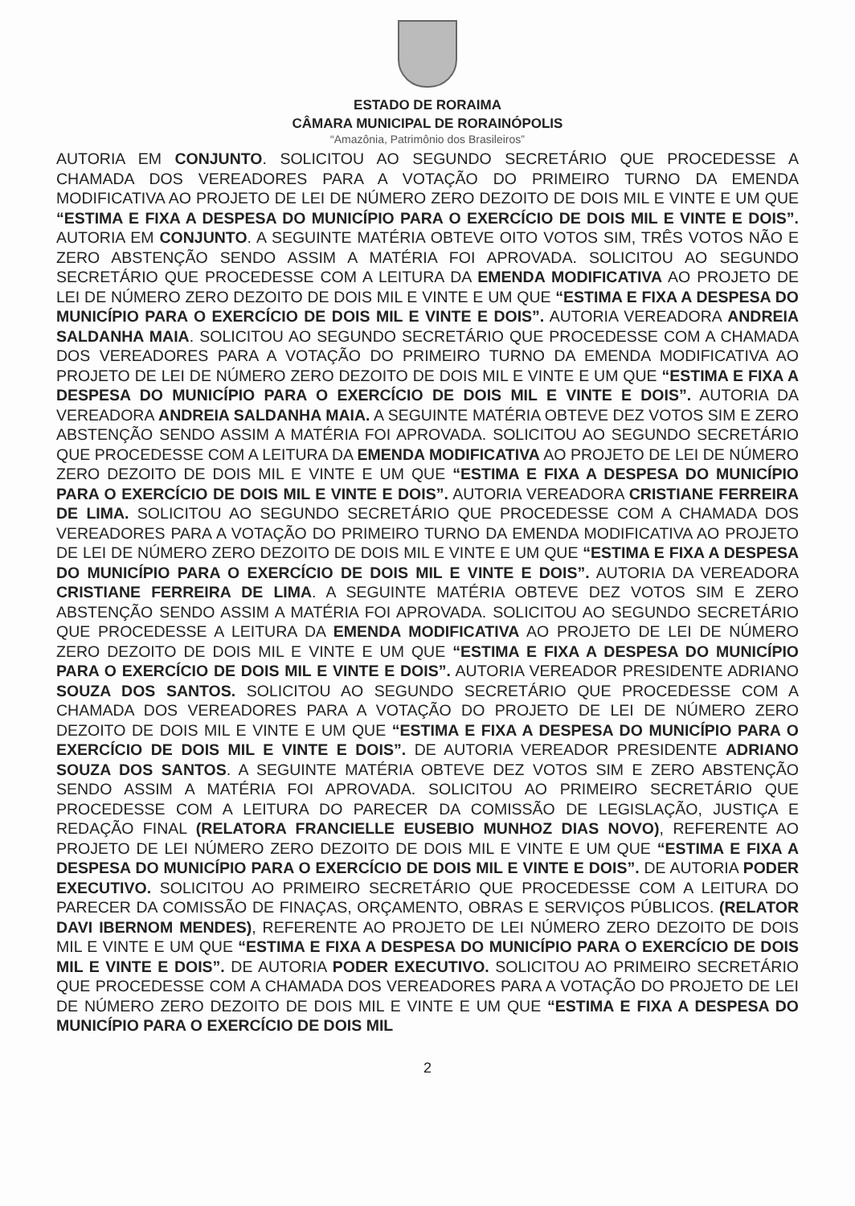ESTADO DE RORAIMA
CÂMARA MUNICIPAL DE RORAINÓPOLIS
“Amazônia, Patrimônio dos Brasileiros”
AUTORIA EM CONJUNTO. SOLICITOU AO SEGUNDO SECRETÁRIO QUE PROCEDESSE A CHAMADA DOS VEREADORES PARA A VOTAÇÃO DO PRIMEIRO TURNO DA EMENDA MODIFICATIVA AO PROJETO DE LEI DE NÚMERO ZERO DEZOITO DE DOIS MIL E VINTE E UM QUE “ESTIMA E FIXA A DESPESA DO MUNICÍPIO PARA O EXERCÍCIO DE DOIS MIL E VINTE E DOIS”. AUTORIA EM CONJUNTO. A SEGUINTE MATÉRIA OBTEVE OITO VOTOS SIM, TRÊS VOTOS NÃO E ZERO ABSTENÇÃO SENDO ASSIM A MATÉRIA FOI APROVADA. SOLICITOU AO SEGUNDO SECRETÁRIO QUE PROCEDESSE COM A LEITURA DA EMENDA MODIFICATIVA AO PROJETO DE LEI DE NÚMERO ZERO DEZOITO DE DOIS MIL E VINTE E UM QUE “ESTIMA E FIXA A DESPESA DO MUNICÍPIO PARA O EXERCÍCIO DE DOIS MIL E VINTE E DOIS”. AUTORIA VEREADORA ANDREIA SALDANHA MAIA. SOLICITOU AO SEGUNDO SECRETÁRIO QUE PROCEDESSE COM A CHAMADA DOS VEREADORES PARA A VOTAÇÃO DO PRIMEIRO TURNO DA EMENDA MODIFICATIVA AO PROJETO DE LEI DE NÚMERO ZERO DEZOITO DE DOIS MIL E VINTE E UM QUE “ESTIMA E FIXA A DESPESA DO MUNICÍPIO PARA O EXERCÍCIO DE DOIS MIL E VINTE E DOIS”. AUTORIA DA VEREADORA ANDREIA SALDANHA MAIA. A SEGUINTE MATÉRIA OBTEVE DEZ VOTOS SIM E ZERO ABSTENÇÃO SENDO ASSIM A MATÉRIA FOI APROVADA. SOLICITOU AO SEGUNDO SECRETÁRIO QUE PROCEDESSE COM A LEITURA DA EMENDA MODIFICATIVA AO PROJETO DE LEI DE NÚMERO ZERO DEZOITO DE DOIS MIL E VINTE E UM QUE “ESTIMA E FIXA A DESPESA DO MUNICÍPIO PARA O EXERCÍCIO DE DOIS MIL E VINTE E DOIS”. AUTORIA VEREADORA CRISTIANE FERREIRA DE LIMA. SOLICITOU AO SEGUNDO SECRETÁRIO QUE PROCEDESSE COM A CHAMADA DOS VEREADORES PARA A VOTAÇÃO DO PRIMEIRO TURNO DA EMENDA MODIFICATIVA AO PROJETO DE LEI DE NÚMERO ZERO DEZOITO DE DOIS MIL E VINTE E UM QUE “ESTIMA E FIXA A DESPESA DO MUNICÍPIO PARA O EXERCÍCIO DE DOIS MIL E VINTE E DOIS”. AUTORIA DA VEREADORA CRISTIANE FERREIRA DE LIMA. A SEGUINTE MATÉRIA OBTEVE DEZ VOTOS SIM E ZERO ABSTENÇÃO SENDO ASSIM A MATÉRIA FOI APROVADA. SOLICITOU AO SEGUNDO SECRETÁRIO QUE PROCEDESSE A LEITURA DA EMENDA MODIFICATIVA AO PROJETO DE LEI DE NÚMERO ZERO DEZOITO DE DOIS MIL E VINTE E UM QUE “ESTIMA E FIXA A DESPESA DO MUNICÍPIO PARA O EXERCÍCIO DE DOIS MIL E VINTE E DOIS”. AUTORIA VEREADOR PRESIDENTE ADRIANO SOUZA DOS SANTOS. SOLICITOU AO SEGUNDO SECRETÁRIO QUE PROCEDESSE COM A CHAMADA DOS VEREADORES PARA A VOTAÇÃO DO PROJETO DE LEI DE NÚMERO ZERO DEZOITO DE DOIS MIL E VINTE E UM QUE “ESTIMA E FIXA A DESPESA DO MUNICÍPIO PARA O EXERCÍCIO DE DOIS MIL E VINTE E DOIS”. DE AUTORIA VEREADOR PRESIDENTE ADRIANO SOUZA DOS SANTOS. A SEGUINTE MATÉRIA OBTEVE DEZ VOTOS SIM E ZERO ABSTENÇÃO SENDO ASSIM A MATÉRIA FOI APROVADA. SOLICITOU AO PRIMEIRO SECRETÁRIO QUE PROCEDESSE COM A LEITURA DO PARECER DA COMISSÃO DE LEGISLAÇÃO, JUSTIÇA E REDAÇÃO FINAL (RELATORA FRANCIELLE EUSEBIO MUNHOZ DIAS NOVO), REFERENTE AO PROJETO DE LEI NÚMERO ZERO DEZOITO DE DOIS MIL E VINTE E UM QUE “ESTIMA E FIXA A DESPESA DO MUNICÍPIO PARA O EXERCÍCIO DE DOIS MIL E VINTE E DOIS”. DE AUTORIA PODER EXECUTIVO. SOLICITOU AO PRIMEIRO SECRETÁRIO QUE PROCEDESSE COM A LEITURA DO PARECER DA COMISSÃO DE FINAÇAS, ORÇAMENTO, OBRAS E SERVIÇOS PÚBLICOS. (RELATOR DAVI IBERNOM MENDES), REFERENTE AO PROJETO DE LEI NÚMERO ZERO DEZOITO DE DOIS MIL E VINTE E UM QUE “ESTIMA E FIXA A DESPESA DO MUNICÍPIO PARA O EXERCÍCIO DE DOIS MIL E VINTE E DOIS”. DE AUTORIA PODER EXECUTIVO. SOLICITOU AO PRIMEIRO SECRETÁRIO QUE PROCEDESSE COM A CHAMADA DOS VEREADORES PARA A VOTAÇÃO DO PROJETO DE LEI DE NÚMERO ZERO DEZOITO DE DOIS MIL E VINTE E UM QUE “ESTIMA E FIXA A DESPESA DO MUNICÍPIO PARA O EXERCÍCIO DE DOIS MIL
2